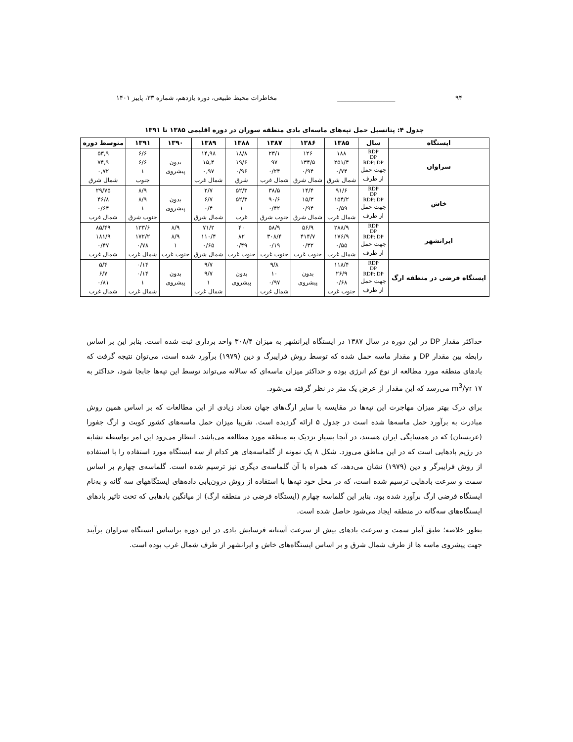۹۴ __________________ مخاطرات محیط طبیعی، دوره یازدهم، شماره ۳۳، پاییز ۱۴۰۱
جدول ۴: پتانسیل حمل تپه‌های ماسه‌ای بادی منطقه سوران در دوره اقلیمی ۱۳۸۵ تا ۱۳۹۱
| ایستگاه | سال | ۱۳۸۵ | ۱۳۸۶ | ۱۳۸۷ | ۱۳۸۸ | ۱۳۸۹ | ۱۳۹۰ | ۱۳۹۱ | متوسط دوره |
| --- | --- | --- | --- | --- | --- | --- | --- | --- | --- |
| سراوان | RDP DP RDP: DP جهت حمل از طرف | ۱۸۸ ۲۵۱/۴ ۰/۷۴ شمال شرق | ۱۲۶ ۱۳۴/۵ ۰/۹۴ شمال شرق | ۲۳/۱ ۹۷ ۰/۲۴ شمال غرب | ۱۸/۸ ۱۹/۶ ۰/۹۶ شرق | ۱۴,۹۸ ۱۵,۴ ۰,۹۷ شمال غرب | بدون پیشروی | ۶/۶ ۶/۶ ۱ جنوب | ۵۳,۹ ۷۴,۹ ۰,۷۲ شمال شرق |
| خاش | RDP DP RDP: DP جهت حمل از طرف | ۹۱/۶ ۱۵۴/۲ ۰/۵۹ شمال غرب | ۱۴/۴ ۱۵/۳ ۰/۹۴ شمال شرق | ۳۸/۵ ۹۰/۶ ۰/۴۲ جنوب شرق | ۵۲/۳ ۵۲/۳ ۱ غرب | ۲/۷ ۶/۷ ۰/۴ شمال شرق | بدون پیشروی | ۸/۹ ۸/۹ ۱ جنوب شرق | ۲۹/۷۵ ۴۶/۸ ۰/۶۴ شمال غرب |
| ایرانشهر | RDP DP RDP: DP جهت حمل از طرف | ۲۸۸/۹ ۱۷۶/۹ ۰/۵۵ شمال غرب | ۵۶/۹ ۴۱۴/۷ ۰/۳۲ جنوب غرب | ۵۸/۹ ۳۰۸/۴ ۰/۱۹ جنوب غرب | ۴۰ ۸۲ ۰/۴۹ جنوب غرب | ۷۱/۲ ۱۱۰/۴ ۰/۶۵ شمال شرق | ۸/۹ ۸/۹ ۱ جنوب غرب | ۱۳۳/۶ ۱۷۲/۲ ۰/۷۸ شمال غرب | ۸۵/۴۹ ۱۸۱/۹ ۰/۴۷ شمال غرب |
| ایستگاه فرضی در منطقه ارگ | RDP DP RDP: DP جهت حمل از طرف | ۱۱۸/۴ ۲۶/۹ ۰/۶۸ جنوب غرب | بدون پیشروی | ۹/۸ ۱۰ ۰/۹۷ شمال غرب | بدون پیشروی | ۹/۷ ۹/۷ ۱ شمال غرب | بدون پیشروی | ۰/۱۴ ۰/۱۴ ۱ شمال غرب | ۵/۴ ۶/۷ ۰/۸۱ شمال غرب |
حداکثر مقدار DP در این دوره در سال ۱۳۸۷ در ایستگاه ایرانشهر به میزان ۳۰۸/۴ واحد برداری ثبت شده است. بنابر این بر اساس رابطه بین مقدار DP و مقدار ماسه حمل شده که توسط روش فرایبرگ و دین (۱۹۷۹) برآورد شده است، می‌توان نتیجه گرفت که بادهای منطقه مورد مطالعه از نوع کم انرژی بوده و حداکثر میزان ماسه‌ای که سالانه می‌تواند توسط این تپه‌ها جابجا شود، حداکثر به ۱۷ m<sup>3</sup>/yr می‌رسد که این مقدار از عرض یک متر در نظر گرفته می‌شود.
برای درک بهتر میزان مهاجرت این تپه‌ها در مقایسه با سایر ارگ‌های جهان تعداد زیادی از این مطالعات که بر اساس همین روش مبادرت به برآورد حمل ماسه‌ها شده است در جدول ۵ ارائه گردیده است. تقریبا میزان حمل ماسه‌های کشور کویت و ارگ جفورا (عربستان) که در همسایگی ایران هستند، در آنجا بسیار نزدیک به منطقه مورد مطالعه می‌باشد. انتظار می‌رود این امر بواسطه تشابه در رژیم بادهایی است که در این مناطق می‌وزد. شکل ۸ یک نمونه از گلماسه‌های هر کدام از سه ایستگاه مورد استفاده را با استفاده از روش فرایبرگر و دین (۱۹۷۹) نشان می‌دهد، که همراه با آن گلماسه‌ی دیگری نیز ترسیم شده است. گلماسه‌ی چهارم بر اساس سمت و سرعت بادهایی ترسیم شده است، که در محل خود تپه‌ها با استفاده از روش درون‌یابی داده‌های ایستگاههای سه گانه و به‌نام ایستگاه فرضی ارگ برآورد شده بود. بنابر این گلماسه چهارم (ایستگاه فرضی در منطقه ارگ) از میانگین بادهایی که تحت تاثیر بادهای ایستگاه‌های سه‌گانه در منطقه ایجاد می‌شود حاصل شده است.
بطور خلاصه؛ طبق آمار سمت و سرعت بادهای بیش از سرعت آستانه فرسایش بادی در این دوره براساس ایستگاه سراوان برآیند جهت پیشروی ماسه ها از طرف شمال شرق و بر اساس ایستگاه‌های خاش و ایرانشهر از طرف شمال غرب بوده است.